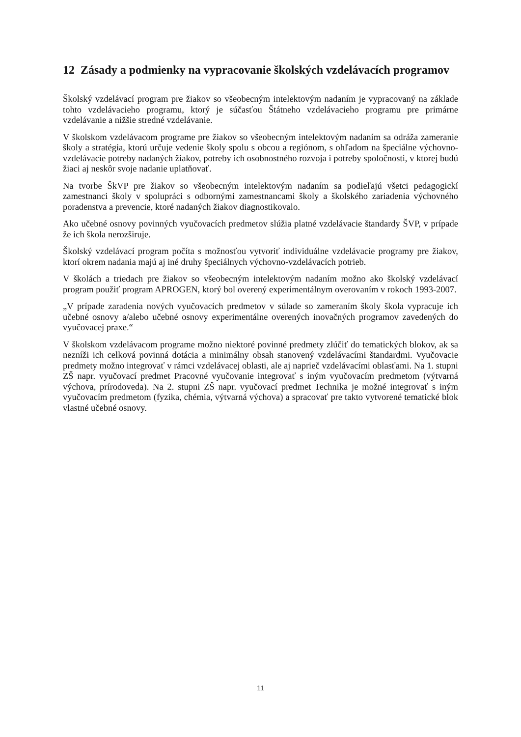12 Zásady a podmienky na vypracovanie školských vzdelávacích programov
Školský vzdelávací program pre žiakov so všeobecným intelektovým nadaním je vypracovaný na základe tohto vzdelávacieho programu, ktorý je súčasťou Štátneho vzdelávacieho programu pre primárne vzdelávanie a nižšie stredné vzdelávanie.
V školskom vzdelávacom programe pre žiakov so všeobecným intelektovým nadaním sa odráža zameranie školy a stratégia, ktorú určuje vedenie školy spolu s obcou a regiónom, s ohľadom na špeciálne výchovno-vzdelávacie potreby nadaných žiakov, potreby ich osobnostného rozvoja i potreby spoločnosti, v ktorej budú žiaci aj neskôr svoje nadanie uplatňovať.
Na tvorbe ŠkVP pre žiakov so všeobecným intelektovým nadaním sa podieľajú všetci pedagogickí zamestnanci školy v spolupráci s odbornými zamestnancami školy a školského zariadenia výchovného poradenstva a prevencie, ktoré nadaných žiakov diagnostikovalo.
Ako učebné osnovy povinných vyučovacích predmetov slúžia platné vzdelávacie štandardy ŠVP, v prípade že ich škola nerozširuje.
Školský vzdelávací program počíta s možnosťou vytvoriť individuálne vzdelávacie programy pre žiakov, ktorí okrem nadania majú aj iné druhy špeciálnych výchovno-vzdelávacích potrieb.
V školách a triedach pre žiakov so všeobecným intelektovým nadaním možno ako školský vzdelávací program použiť program APROGEN, ktorý bol overený experimentálnym overovaním v rokoch 1993-2007.
„V prípade zaradenia nových vyučovacích predmetov v súlade so zameraním školy škola vypracuje ich učebné osnovy a/alebo učebné osnovy experimentálne overených inovačných programov zavedených do vyučovacej praxe.“
V školskom vzdelávacom programe možno niektoré povinné predmety zlúčiť do tematických blokov, ak sa nezníži ich celková povinná dotácia a minimálny obsah stanovený vzdelávacími štandardmi. Vyučovacie predmety možno integrovať v rámci vzdelávacej oblasti, ale aj naprieč vzdelávacími oblasťami. Na 1. stupni ZŠ napr. vyučovací predmet Pracovné vyučovanie integrovať s iným vyučovacím predmetom (výtvarná výchova, prírodoveda). Na 2. stupni ZŠ napr. vyučovací predmet Technika je možné integrovať s iným vyučovacím predmetom (fyzika, chémia, výtvarná výchova) a spracovať pre takto vytvorené tematické blok vlastné učebné osnovy.
11